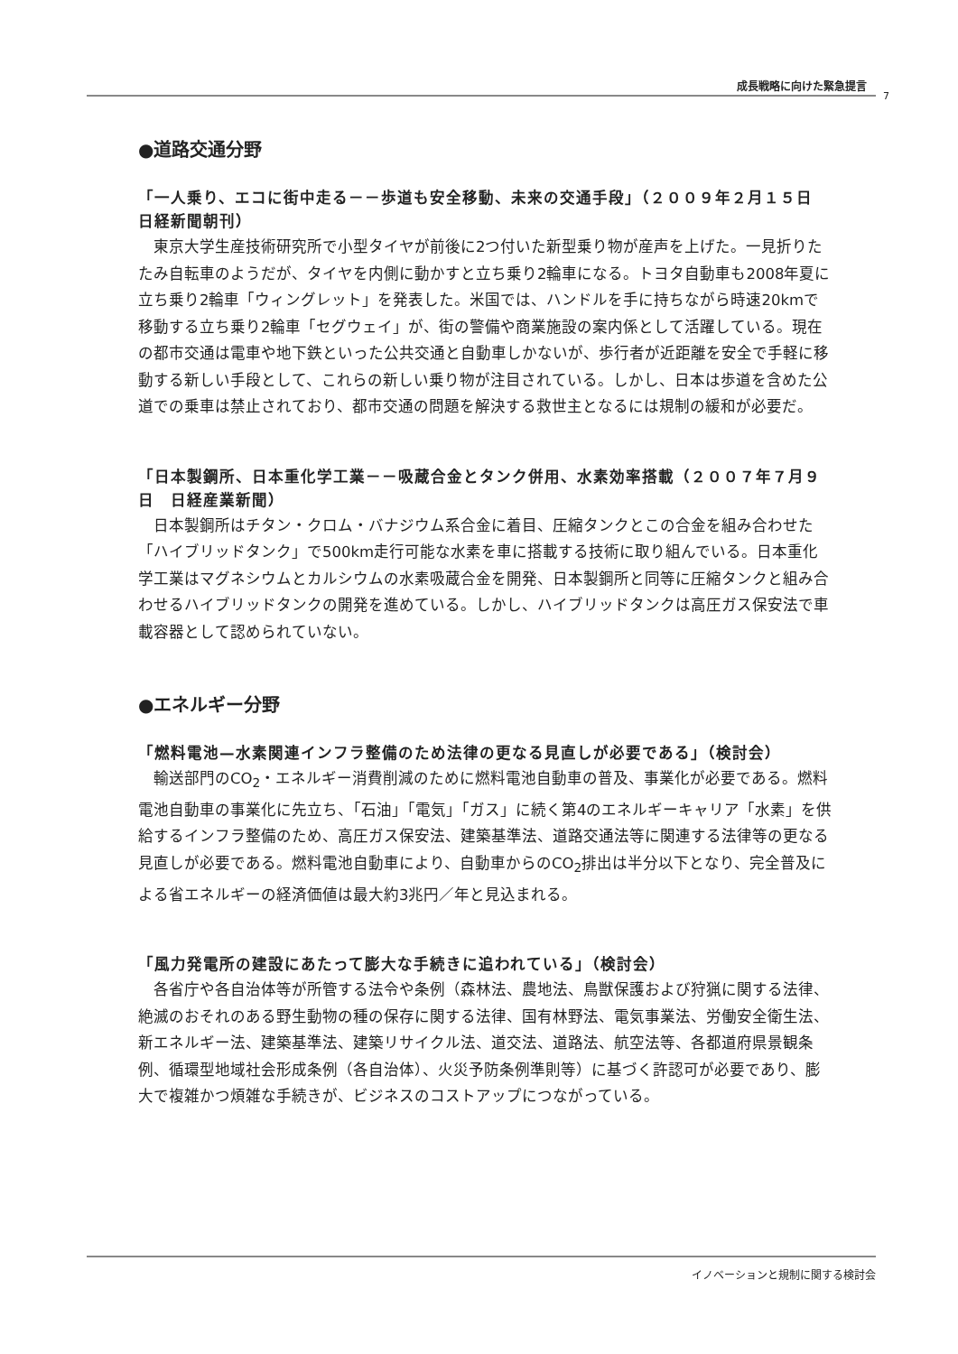成長戦略に向けた緊急提言
7
●道路交通分野
「一人乗り、エコに街中走る－－歩道も安全移動、未来の交通手段」（２００９年２月１５日　日経新聞朝刊）
　東京大学生産技術研究所で小型タイヤが前後に2つ付いた新型乗り物が産声を上げた。一見折りたたみ自転車のようだが、タイヤを内側に動かすと立ち乗り2輪車になる。トヨタ自動車も2008年夏に立ち乗り2輪車「ウィングレット」を発表した。米国では、ハンドルを手に持ちながら時速20kmで移動する立ち乗り2輪車「セグウェイ」が、街の警備や商業施設の案内係として活躍している。現在の都市交通は電車や地下鉄といった公共交通と自動車しかないが、歩行者が近距離を安全で手軽に移動する新しい手段として、これらの新しい乗り物が注目されている。しかし、日本は歩道を含めた公道での乗車は禁止されており、都市交通の問題を解決する救世主となるには規制の緩和が必要だ。
「日本製鋼所、日本重化学工業－－吸蔵合金とタンク併用、水素効率搭載（２００７年７月９日　日経産業新聞）
　日本製鋼所はチタン・クロム・バナジウム系合金に着目、圧縮タンクとこの合金を組み合わせた「ハイブリッドタンク」で500km走行可能な水素を車に搭載する技術に取り組んでいる。日本重化学工業はマグネシウムとカルシウムの水素吸蔵合金を開発、日本製鋼所と同等に圧縮タンクと組み合わせるハイブリッドタンクの開発を進めている。しかし、ハイブリッドタンクは高圧ガス保安法で車載容器として認められていない。
●エネルギー分野
「燃料電池—水素関連インフラ整備のため法律の更なる見直しが必要である」（検討会）
　輸送部門のCO<sub>2</sub>・エネルギー消費削減のために燃料電池自動車の普及、事業化が必要である。燃料電池自動車の事業化に先立ち、「石油」「電気」「ガス」に続く第4のエネルギーキャリア「水素」を供給するインフラ整備のため、高圧ガス保安法、建築基準法、道路交通法等に関連する法律等の更なる見直しが必要である。燃料電池自動車により、自動車からのCO<sub>2</sub>排出は半分以下となり、完全普及による省エネルギーの経済価値は最大約3兆円／年と見込まれる。
「風力発電所の建設にあたって膨大な手続きに追われている」（検討会）
　各省庁や各自治体等が所管する法令や条例（森林法、農地法、鳥獣保護および狩猟に関する法律、絶滅のおそれのある野生動物の種の保存に関する法律、国有林野法、電気事業法、労働安全衛生法、新エネルギー法、建築基準法、建築リサイクル法、道交法、道路法、航空法等、各都道府県景観条例、循環型地域社会形成条例（各自治体）、火災予防条例準則等）に基づく許認可が必要であり、膨大で複雑かつ煩雑な手続きが、ビジネスのコストアップにつながっている。
イノベーションと規制に関する検討会